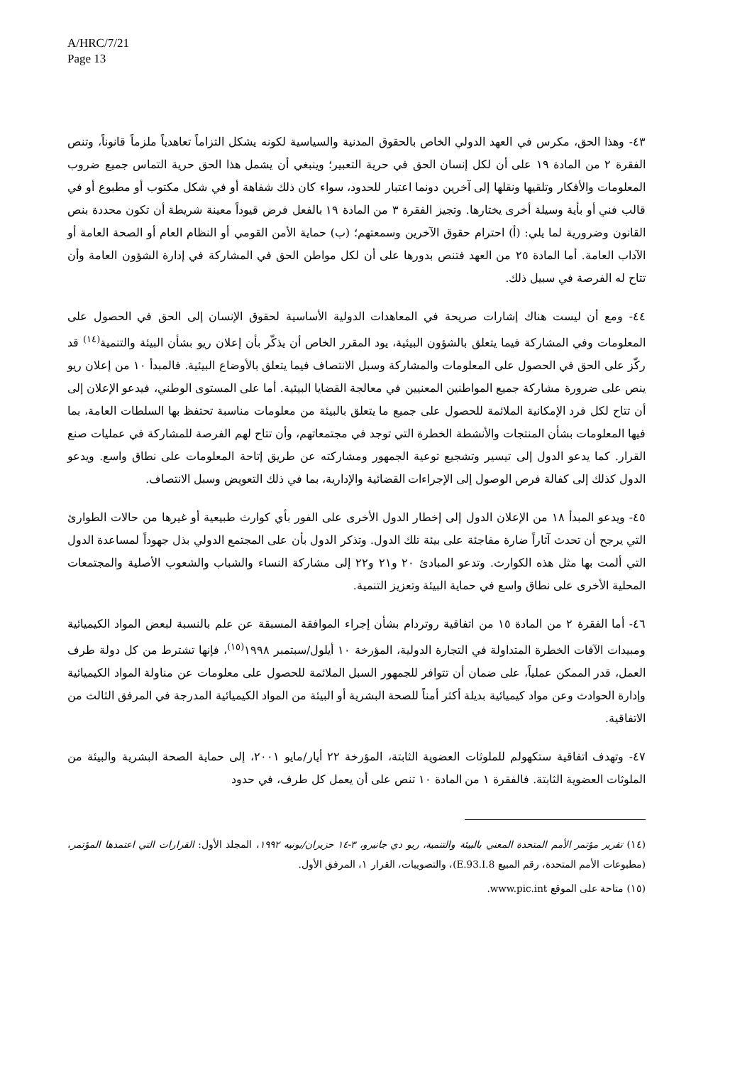A/HRC/7/21
Page 13
٤٣- وهذا الحق، مكرس في العهد الدولي الخاص بالحقوق المدنية والسياسية لكونه يشكل التزاماً تعاهدياً ملزماً قانوناً، وتنص الفقرة ٢ من المادة ١٩ على أن لكل إنسان الحق في حرية التعبير؛ وينبغي أن يشمل هذا الحق حرية التماس جميع ضروب المعلومات والأفكار وتلقيها ونقلها إلى آخرين دونما اعتبار للحدود، سواء كان ذلك شفاهة أو في شكل مكتوب أو مطبوع أو في قالب فني أو بأية وسيلة أخرى يختارها. وتجيز الفقرة ٣ من المادة ١٩ بالفعل فرض قيوداً معينة شريطة أن تكون محددة بنص القانون وضرورية لما يلي: (أ) احترام حقوق الآخرين وسمعتهم؛ (ب) حماية الأمن القومي أو النظام العام أو الصحة العامة أو الآداب العامة. أما المادة ٢٥ من العهد فتنص بدورها على أن لكل مواطن الحق في المشاركة في إدارة الشؤون العامة وأن تتاح له الفرصة في سبيل ذلك.
٤٤- ومع أن ليست هناك إشارات صريحة في المعاهدات الدولية الأساسية لحقوق الإنسان إلى الحق في الحصول على المعلومات وفي المشاركة فيما يتعلق بالشؤون البيئية، يود المقرر الخاص أن يذكّر بأن إعلان ريو بشأن البيئة والتنمية<sup>(١٤)</sup> قد ركّز على الحق في الحصول على المعلومات والمشاركة وسبل الانتصاف فيما يتعلق بالأوضاع البيئية. فالمبدأ ١٠ من إعلان ريو ينص على ضرورة مشاركة جميع المواطنين المعنيين في معالجة القضايا البيئية. أما على المستوى الوطني، فيدعو الإعلان إلى أن تتاح لكل فرد الإمكانية الملائمة للحصول على جميع ما يتعلق بالبيئة من معلومات مناسبة تحتفظ بها السلطات العامة، بما فيها المعلومات بشأن المنتجات والأنشطة الخطرة التي توجد في مجتمعاتهم، وأن تتاح لهم الفرصة للمشاركة في عمليات صنع القرار. كما يدعو الدول إلى تيسير وتشجيع توعية الجمهور ومشاركته عن طريق إتاحة المعلومات على نطاق واسع. ويدعو الدول كذلك إلى كفالة فرص الوصول إلى الإجراءات القضائية والإدارية، بما في ذلك التعويض وسبل الانتصاف.
٤٥- ويدعو المبدأ ١٨ من الإعلان الدول إلى إخطار الدول الأخرى على الفور بأي كوارث طبيعية أو غيرها من حالات الطوارئ التي يرجح أن تحدث آثاراً ضارة مفاجئة على بيئة تلك الدول. وتذكر الدول بأن على المجتمع الدولي بذل جهوداً لمساعدة الدول التي ألمت بها مثل هذه الكوارث. وتدعو المبادئ ٢٠ و٢١ و٢٢ إلى مشاركة النساء والشباب والشعوب الأصلية والمجتمعات المحلية الأخرى على نطاق واسع في حماية البيئة وتعزيز التنمية.
٤٦- أما الفقرة ٢ من المادة ١٥ من اتفاقية روتردام بشأن إجراء الموافقة المسبقة عن علم بالنسبة لبعض المواد الكيميائية ومبيدات الآفات الخطرة المتداولة في التجارة الدولية، المؤرخة ١٠ أيلول/سبتمبر ١٩٩٨<sup>(١٥)</sup>، فإنها تشترط من كل دولة طرف العمل، قدر الممكن عملياً، على ضمان أن تتوافر للجمهور السبل الملائمة للحصول على معلومات عن مناولة المواد الكيميائية وإدارة الحوادث وعن مواد كيميائية بديلة أكثر أمناً للصحة البشرية أو البيئة من المواد الكيميائية المدرجة في المرفق الثالث من الاتفاقية.
٤٧- وتهدف اتفاقية ستكهولم للملوثات العضوية الثابتة، المؤرخة ٢٢ أيار/مايو ٢٠٠١، إلى حماية الصحة البشرية والبيئة من الملوثات العضوية الثابتة. فالفقرة ١ من المادة ١٠ تنص على أن يعمل كل طرف، في حدود
(١٤) تقرير مؤتمر الأمم المتحدة المعني بالبيئة والتنمية، ريو دي جانيرو، ٣-١٤ حزيران/يونيه ١٩٩٢، المجلد الأول: القرارات التي اعتمدها المؤتمر، (مطبوعات الأمم المتحدة، رقم المبيع E.93.I.8)، والتصويبات، القرار ١، المرفق الأول.
(١٥) متاحة على الموقع www.pic.int.